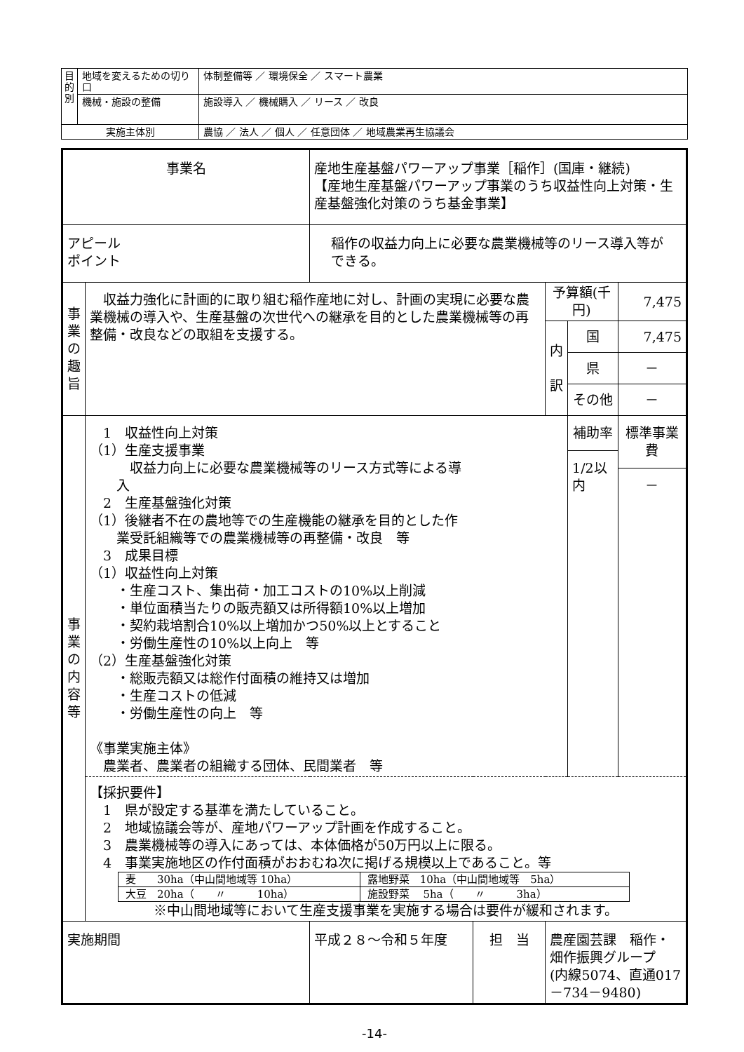| 目 的 別 | 地域を変えるための切り口 | 体制整備等 ／ 環境保全 ／ スマート農業 |
| | 機械・施設の整備 | 施設導入 ／ 機械購入 ／ リース ／ 改良 |
| 実施主体別 | | 農協 ／ 法人 ／ 個人 ／ 任意団体 ／ 地域農業再生協議会 |
| 事業名 | | 産地生産基盤パワーアップ事業［稲作］(国庫・継続) 【産地生産基盤パワーアップ事業のうち収益性向上対策・生産基盤強化対策のうち基金事業】 | | | | |
| アピール ポイント | | 稲作の収益力向上に必要な農業機械等のリース導入等ができる。 | | | | |
| 事 業 の 趣 旨 | 収益力強化に計画的に取り組む稲作産地に対し、計画の実現に必要な農業機械の導入や、生産基盤の次世代への継承を目的とした農業機械等の再整備・改良などの取組を支援する。 | | | 予算額(千円) | | 7,475 |
| | | | | 内 訳 | 国 | 7,475 |
| | | | | | 県 | － |
| | | | | | その他 | － |
| 事 業 の 内 容 等 | 1 収益性向上対策 （1）生産支援事業 収益力向上に必要な農業機械等のリース方式等による導 入 2 生産基盤強化対策 （1）後継者不在の農地等での生産機能の継承を目的とした作 業受託組織等での農業機械等の再整備・改良 等 3 成果目標 （1）収益性向上対策 ・生産コスト、集出荷・加工コストの10%以上削減 ・単位面積当たりの販売額又は所得額10%以上増加 ・契約栽培割合10%以上増加かつ50%以上とすること ・労働生産性の10%以上向上 等 （2）生産基盤強化対策 ・総販売額又は総作付面積の維持又は増加 ・生産コストの低減 ・労働生産性の向上 等 《事業実施主体》 農業者、農業者の組織する団体、民間業者 等 | | | | 補助率 1/2以 内 | 標準事業費 － |
| | 【採択要件】 1 県が設定する基準を満たしていること。 2 地域協議会等が、産地パワーアップ計画を作成すること。 3 農業機械等の導入にあっては、本体価格が50万円以上に限る。 4 事業実施地区の作付面積がおおむね次に掲げる規模以上であること。等 / 麦 30ha（中山間地域等 10ha） / 露地野菜 10ha（中山間地域等 5ha） / / 大豆 20ha（ 〃 10ha） / 施設野菜 5ha（ 〃 3ha） / ※中山間地域等において生産支援事業を実施する場合は要件が緩和されます。 | | | | | |
| 実施期間 | | 平成２８～令和５年度 | 担 当 | 農産園芸課 稲作・畑作振興グループ (内線5074、直通017－734－9480) | | |
-14-